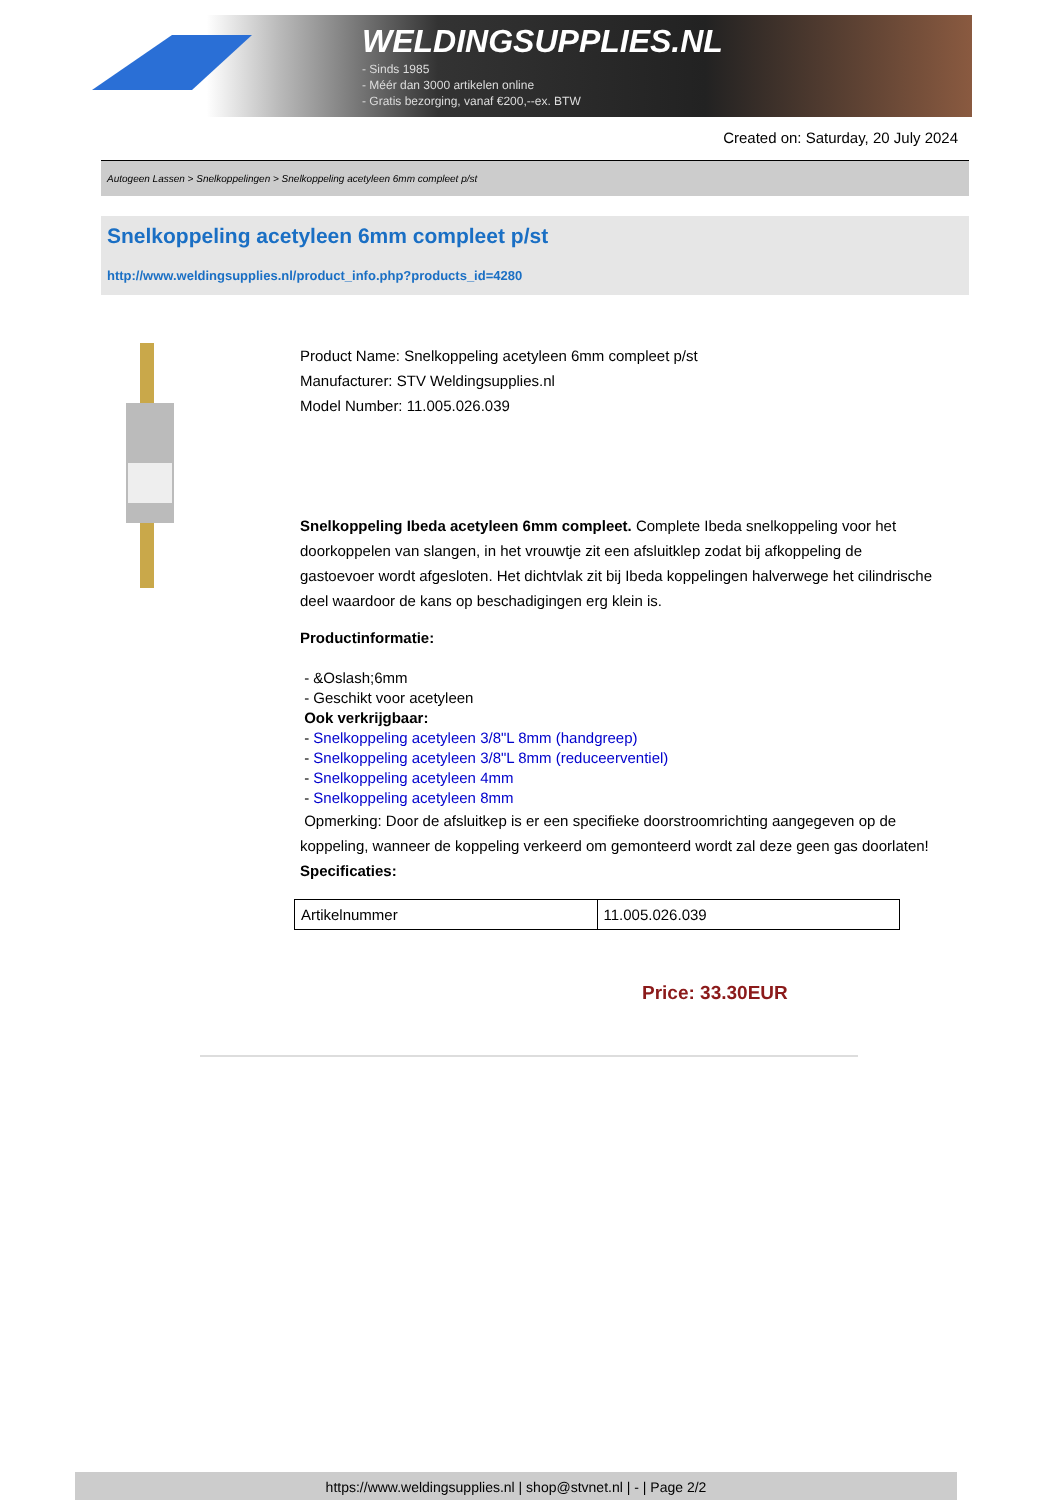WELDINGSUPPLIES.NL
- Sinds 1985
- Méér dan 3000 artikelen online
- Gratis bezorging, vanaf €200,--ex. BTW
Created on: Saturday, 20 July 2024
Autogeen Lassen > Snelkoppelingen > Snelkoppeling acetyleen 6mm compleet p/st
Snelkoppeling acetyleen 6mm compleet p/st
http://www.weldingsupplies.nl/product_info.php?products_id=4280
Product Name: Snelkoppeling acetyleen 6mm compleet p/st
Manufacturer: STV Weldingsupplies.nl
Model Number: 11.005.026.039
Snelkoppeling Ibeda acetyleen 6mm compleet. Complete Ibeda snelkoppeling voor het doorkoppelen van slangen, in het vrouwtje zit een afsluitklep zodat bij afkoppeling de gastoevoer wordt afgesloten. Het dichtvlak zit bij Ibeda koppelingen halverwege het cilindrische deel waardoor de kans op beschadigingen erg klein is.
Productinformatie:
- &Oslash;6mm
- Geschikt voor acetyleen
Ook verkrijgbaar:
- Snelkoppeling acetyleen 3/8"L 8mm (handgreep)
- Snelkoppeling acetyleen 3/8"L 8mm (reduceerventiel)
- Snelkoppeling acetyleen 4mm
- Snelkoppeling acetyleen 8mm
Opmerking: Door de afsluitkep is er een specifieke doorstroomrichting aangegeven op de koppeling, wanneer de koppeling verkeerd om gemonteerd wordt zal deze geen gas doorlaten! Specificaties:
| Artikelnummer | 11.005.026.039 |
Price: 33.30EUR
https://www.weldingsupplies.nl | shop@stvnet.nl | - | Page 2/2